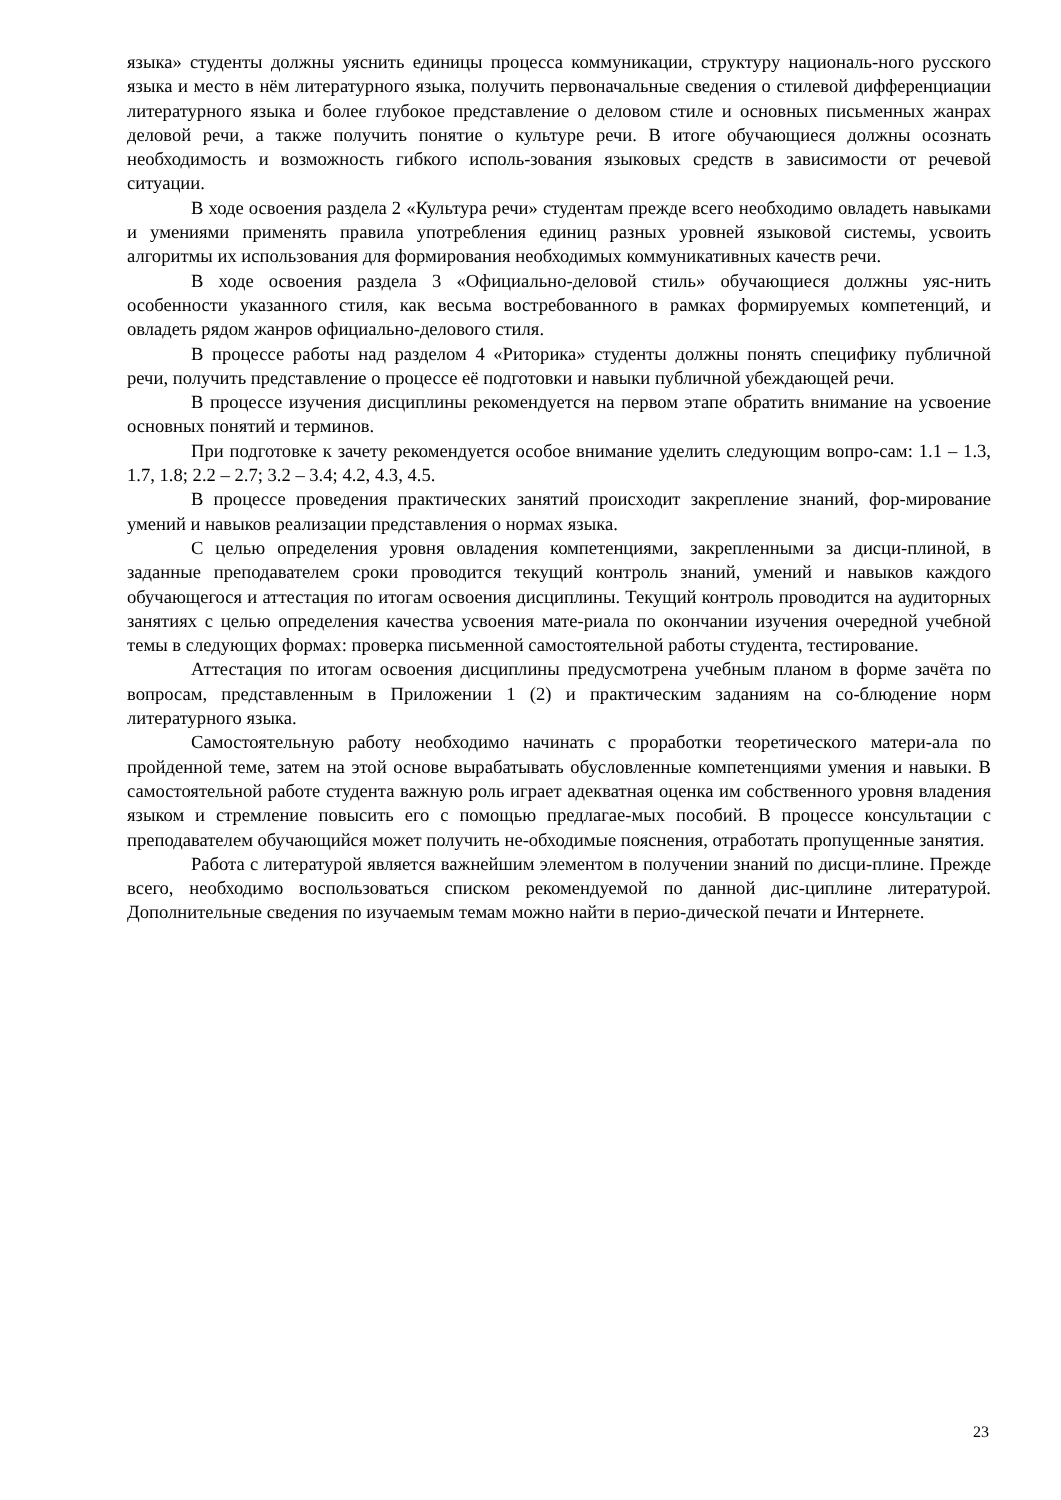языка» студенты должны уяснить единицы процесса коммуникации, структуру националь-ного русского языка и место в нём литературного языка, получить первоначальные сведения о стилевой дифференциации литературного языка и более глубокое представление о деловом стиле и основных письменных жанрах деловой речи, а также получить понятие о культуре речи. В итоге обучающиеся должны осознать необходимость и возможность гибкого исполь-зования языковых средств в зависимости от речевой ситуации.
В ходе освоения раздела 2 «Культура речи» студентам прежде всего необходимо овладеть навыками и умениями применять правила употребления единиц разных уровней языковой системы, усвоить алгоритмы их использования для формирования необходимых коммуникативных качеств речи.
В ходе освоения раздела 3 «Официально-деловой стиль» обучающиеся должны уяс-нить особенности указанного стиля, как весьма востребованного в рамках формируемых компетенций, и овладеть рядом жанров официально-делового стиля.
В процессе работы над разделом 4 «Риторика» студенты должны понять специфику публичной речи, получить представление о процессе её подготовки и навыки публичной убеждающей речи.
В процессе изучения дисциплины рекомендуется на первом этапе обратить внимание на усвоение основных понятий и терминов.
При подготовке к зачету рекомендуется особое внимание уделить следующим вопро-сам: 1.1 – 1.3, 1.7, 1.8; 2.2 – 2.7; 3.2 – 3.4; 4.2, 4.3, 4.5.
В процессе проведения практических занятий происходит закрепление знаний, фор-мирование умений и навыков реализации представления о нормах языка.
С целью определения уровня овладения компетенциями, закрепленными за дисци-плиной, в заданные преподавателем сроки проводится текущий контроль знаний, умений и навыков каждого обучающегося и аттестация по итогам освоения дисциплины. Текущий контроль проводится на аудиторных занятиях с целью определения качества усвоения мате-риала по окончании изучения очередной учебной темы в следующих формах: проверка письменной самостоятельной работы студента, тестирование.
Аттестация по итогам освоения дисциплины предусмотрена учебным планом в форме зачёта по вопросам, представленным в Приложении 1 (2) и практическим заданиям на со-блюдение норм литературного языка.
Самостоятельную работу необходимо начинать с проработки теоретического матери-ала по пройденной теме, затем на этой основе вырабатывать обусловленные компетенциями умения и навыки. В самостоятельной работе студента важную роль играет адекватная оценка им собственного уровня владения языком и стремление повысить его с помощью предлагае-мых пособий. В процессе консультации с преподавателем обучающийся может получить не-обходимые пояснения, отработать пропущенные занятия.
Работа с литературой является важнейшим элементом в получении знаний по дисци-плине. Прежде всего, необходимо воспользоваться списком рекомендуемой по данной дис-циплине литературой. Дополнительные сведения по изучаемым темам можно найти в перио-дической печати и Интернете.
23